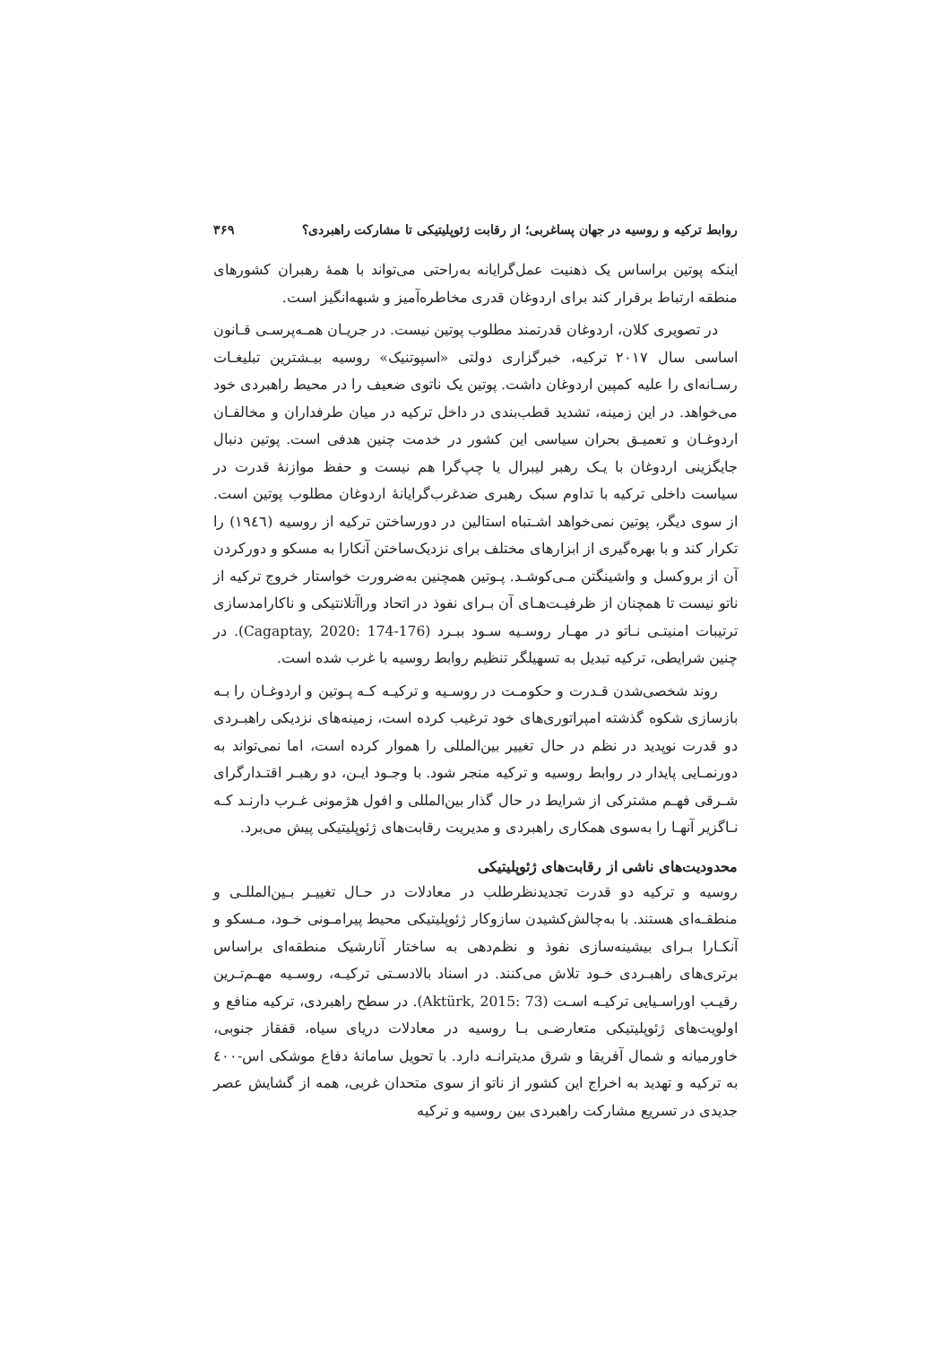روابط ترکیه و روسیه در جهان پساغربی؛ از رقابت ژئوپلیتیکی تا مشارکت راهبردی؟ ۳۶۹
اینکه پوتین براساس یک ذهنیت عمل‌گرایانه به‌راحتی می‌تواند با همهٔ رهبران کشورهای منطقه ارتباط برقرار کند برای اردوغان قدری مخاطره‌آمیز و شبهه‌انگیز است.
در تصویری کلان، اردوغان قدرتمند مطلوب پوتین نیست. در جریـان همـه‌پرسـی قـانون اساسی سال ۲۰۱۷ ترکیه، خبرگزاری دولتی «اسپوتنیک» روسیه بیـشترین تبلیغـات رسـانه‌ای را علیه کمپین اردوغان داشت. پوتین یک ناتوی ضعیف را در محیط راهبردی خود می‌خواهد. در این زمینه، تشدید قطب‌بندی در داخل ترکیه در میان طرفداران و مخالفـان اردوغـان و تعمیـق بحران سیاسی این کشور در خدمت چنین هدفی است. پوتین دنبال جایگزینی اردوغان با یـک رهبر لیبرال یا چپ‌گرا هم نیست و حفظ موازنهٔ قدرت در سیاست داخلی ترکیه با تداوم سبک رهبری ضدغرب‌گرایانهٔ اردوغان مطلوب پوتین است. از سوی دیگر، پوتین نمی‌خواهد اشـتباه استالین در دورساختن ترکیه از روسیه (۱۹٤٦) را تکرار کند و با بهره‌گیری از ابزارهای مختلف برای نزدیک‌ساختن آنکارا به مسکو و دورکردن آن از بروکسل و واشینگتن مـی‌کوشـد. پـوتین همچنین به‌ضرورت خواستار خروج ترکیه از ناتو نیست تا همچنان از ظرفیـت‌هـای آن بـرای نفوذ در اتحاد وراآتلانتیکی و ناکارامدسازی ترتیبات امنیتـی نـاتو در مهـار روسـیه سـود ببـرد (Cagaptay, 2020: 174-176). در چنین شرایطی، ترکیه تبدیل به تسهیلگر تنظیم روابط روسیه با غرب شده است.
روند شخصی‌شدن قـدرت و حکومـت در روسـیه و ترکیـه کـه پـوتین و اردوغـان را بـه بازسازی شکوه گذشته امپراتوری‌های خود ترغیب کرده است، زمینه‌های نزدیکی راهبـردی دو قدرت نوپدید در نظم در حال تغییر بین‌المللی را هموار کرده است، اما نمی‌تواند به دورنمـایی پایدار در روابط روسیه و ترکیه منجر شود. با وجـود ایـن، دو رهبـر اقتـدارگرای شـرقی فهـم مشترکی از شرایط در حال گذار بین‌المللی و افول هژمونی غـرب دارنـد کـه نـاگزیر آنهـا را به‌سوی همکاری راهبردی و مدیریت رقابت‌های ژئوپلیتیکی پیش می‌برد.
محدودیت‌های ناشی از رقابت‌های ژئوپلیتیکی
روسیه و ترکیه دو قدرت تجدیدنظرطلب در معادلات در حـال تغییـر بـین‌المللـی و منطقـه‌ای هستند. با به‌چالش‌کشیدن سازوکار ژئوپلیتیکی محیط پیرامـونی خـود، مـسکو و آنکـارا بـرای بیشینه‌سازی نفوذ و نظم‌دهی به ساختار آنارشیک منطقه‌ای براساس برتری‌های راهبـردی خـود تلاش می‌کنند. در اسناد بالادسـتی ترکیـه، روسـیه مهـم‌تـرین رقیـب اوراسـیایی ترکیـه اسـت (Aktürk, 2015: 73). در سطح راهبردی، ترکیه منافع و اولویت‌های ژئوپلیتیکی متعارضـی بـا روسیه در معادلات دریای سیاه، قفقاز جنوبی، خاورمیانه و شمال آفریقا و شرق مدیترانـه دارد. با تحویل سامانهٔ دفاع موشکی اس-٤۰۰ به ترکیه و تهدید به اخراج این کشور از ناتو از سوی متحدان غربی، همه از گشایش عصر جدیدی در تسریع مشارکت راهبردی بین روسیه و ترکیه